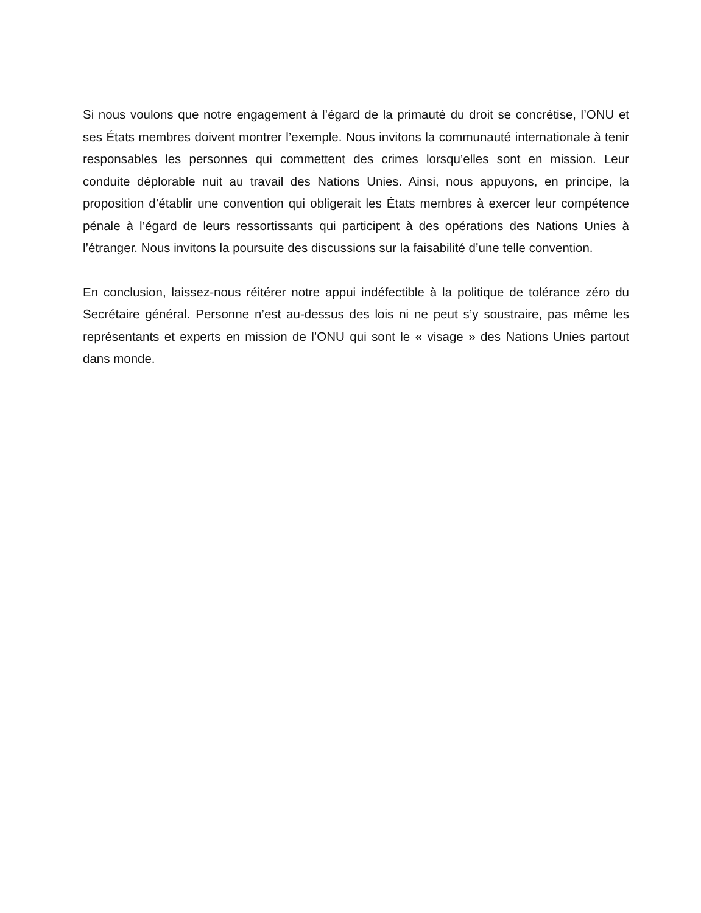Si nous voulons que notre engagement à l’égard de la primauté du droit se concrétise, l’ONU et ses États membres doivent montrer l’exemple. Nous invitons la communauté internationale à tenir responsables les personnes qui commettent des crimes lorsqu’elles sont en mission. Leur conduite déplorable nuit au travail des Nations Unies. Ainsi, nous appuyons, en principe, la proposition d’établir une convention qui obligerait les États membres à exercer leur compétence pénale à l’égard de leurs ressortissants qui participent à des opérations des Nations Unies à l’étranger. Nous invitons la poursuite des discussions sur la faisabilité d’une telle convention.
En conclusion, laissez-nous réitérer notre appui indéfectible à la politique de tolérance zéro du Secrétaire général. Personne n’est au-dessus des lois ni ne peut s’y soustraire, pas même les représentants et experts en mission de l’ONU qui sont le « visage » des Nations Unies partout dans monde.